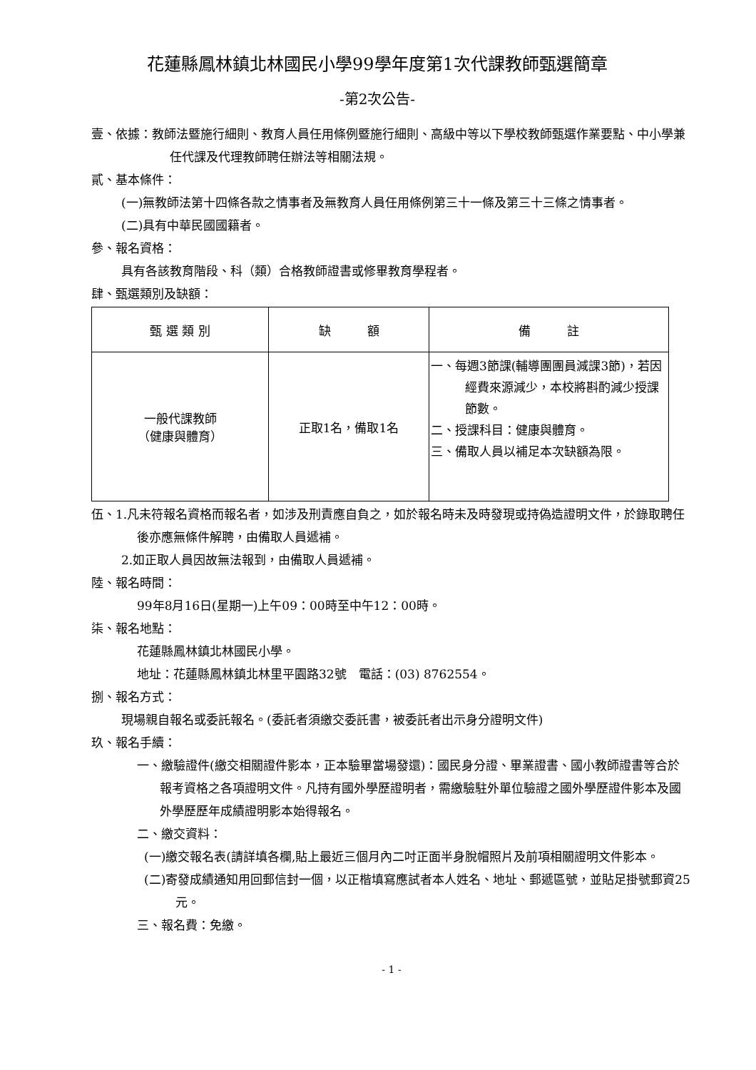花蓮縣鳳林鎮北林國民小學99學年度第1次代課教師甄選簡章
-第2次公告-
壹、依據：教師法暨施行細則、教育人員任用條例暨施行細則、高級中等以下學校教師甄選作業要點、中小學兼任代課及代理教師聘任辦法等相關法規。
貳、基本條件：
(一)無教師法第十四條各款之情事者及無教育人員任用條例第三十一條及第三十三條之情事者。
(二)具有中華民國國籍者。
參、報名資格：
具有各該教育階段、科（類）合格教師證書或修畢教育學程者。
肆、甄選類別及缺額：
| 甄 選 類 別 | 缺 額 | 備 註 |
| --- | --- | --- |
| 一般代課教師 （健康與體育） | 正取1名，備取1名 | 一、每週3節課(輔導團團員減課3節)，若因經費來源減少，本校將斟酌減少授課節數。 二、授課科目：健康與體育。 三、備取人員以補足本次缺額為限。 |
伍、1.凡未符報名資格而報名者，如涉及刑責應自負之，如於報名時未及時發現或持偽造證明文件，於錄取聘任後亦應無條件解聘，由備取人員遞補。
2.如正取人員因故無法報到，由備取人員遞補。
陸、報名時間：
99年8月16日(星期一)上午09：00時至中午12：00時。
柒、報名地點：
花蓮縣鳳林鎮北林國民小學。
地址：花蓮縣鳳林鎮北林里平園路32號　電話：(03) 8762554。
捌、報名方式：
現場親自報名或委託報名。(委託者須繳交委託書，被委託者出示身分證明文件)
玖、報名手續：
一、繳驗證件(繳交相關證件影本，正本驗畢當場發還)：國民身分證、畢業證書、國小教師證書等合於報考資格之各項證明文件。凡持有國外學歷證明者，需繳驗駐外單位驗證之國外學歷證件影本及國外學歷歷年成績證明影本始得報名。
二、繳交資料：
(一)繳交報名表(請詳填各欄,貼上最近三個月內二吋正面半身脫帽照片及前項相關證明文件影本。
(二)寄發成績通知用回郵信封一個，以正楷填寫應試者本人姓名、地址、郵遞區號，並貼足掛號郵資25元。
三、報名費：免繳。
- 1 -